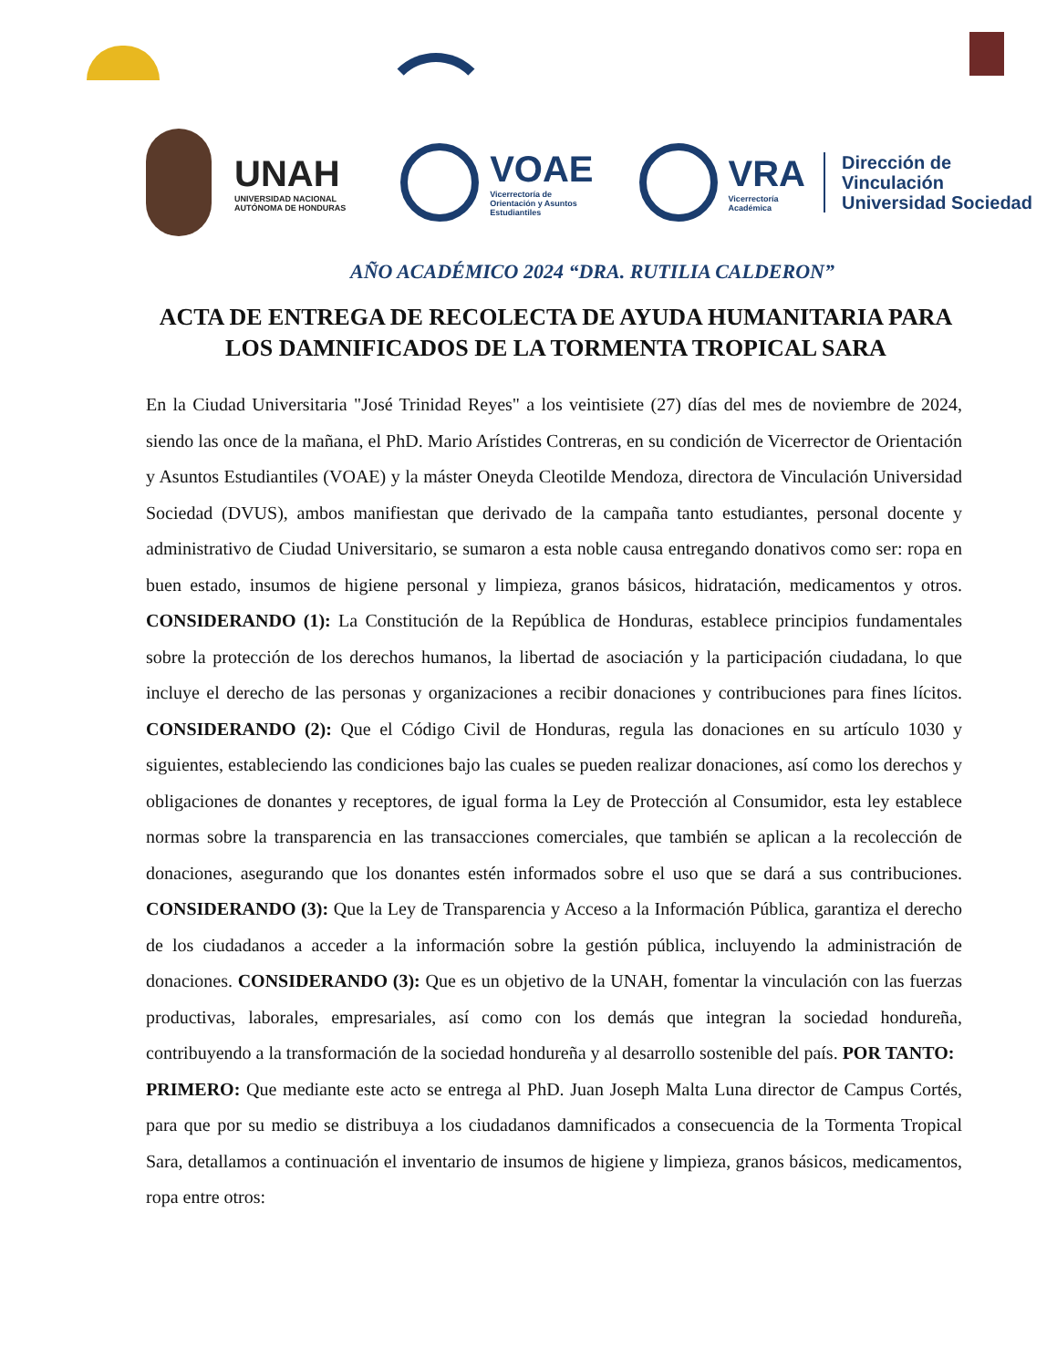UNAH
UNIVERSIDAD NACIONAL
AUTÓNOMA DE HONDURAS
VOAE
Vicerrectoría de
Orientación y Asuntos
Estudiantiles
VRA
Vicerrectoría
Académica
Dirección de
Vinculación
Universidad Sociedad
AÑO ACADÉMICO 2024 “DRA. RUTILIA CALDERON”
ACTA DE ENTREGA DE RECOLECTA DE AYUDA HUMANITARIA PARA LOS DAMNIFICADOS DE LA TORMENTA TROPICAL SARA
En la Ciudad Universitaria "José Trinidad Reyes" a los veintisiete (27) días del mes de noviembre de 2024, siendo las once de la mañana, el PhD. Mario Arístides Contreras, en su condición de Vicerrector de Orientación y Asuntos Estudiantiles (VOAE) y la máster Oneyda Cleotilde Mendoza, directora de Vinculación Universidad Sociedad (DVUS), ambos manifiestan que derivado de la campaña tanto estudiantes, personal docente y administrativo de Ciudad Universitario, se sumaron a esta noble causa entregando donativos como ser: ropa en buen estado, insumos de higiene personal y limpieza, granos básicos, hidratación, medicamentos y otros. CONSIDERANDO (1): La Constitución de la República de Honduras, establece principios fundamentales sobre la protección de los derechos humanos, la libertad de asociación y la participación ciudadana, lo que incluye el derecho de las personas y organizaciones a recibir donaciones y contribuciones para fines lícitos. CONSIDERANDO (2): Que el Código Civil de Honduras, regula las donaciones en su artículo 1030 y siguientes, estableciendo las condiciones bajo las cuales se pueden realizar donaciones, así como los derechos y obligaciones de donantes y receptores, de igual forma la Ley de Protección al Consumidor, esta ley establece normas sobre la transparencia en las transacciones comerciales, que también se aplican a la recolección de donaciones, asegurando que los donantes estén informados sobre el uso que se dará a sus contribuciones. CONSIDERANDO (3): Que la Ley de Transparencia y Acceso a la Información Pública, garantiza el derecho de los ciudadanos a acceder a la información sobre la gestión pública, incluyendo la administración de donaciones. CONSIDERANDO (3): Que es un objetivo de la UNAH, fomentar la vinculación con las fuerzas productivas, laborales, empresariales, así como con los demás que integran la sociedad hondureña, contribuyendo a la transformación de la sociedad hondureña y al desarrollo sostenible del país. POR TANTO:
PRIMERO: Que mediante este acto se entrega al PhD. Juan Joseph Malta Luna director de Campus Cortés, para que por su medio se distribuya a los ciudadanos damnificados a consecuencia de la Tormenta Tropical Sara, detallamos a continuación el inventario de insumos de higiene y limpieza, granos básicos, medicamentos, ropa entre otros: